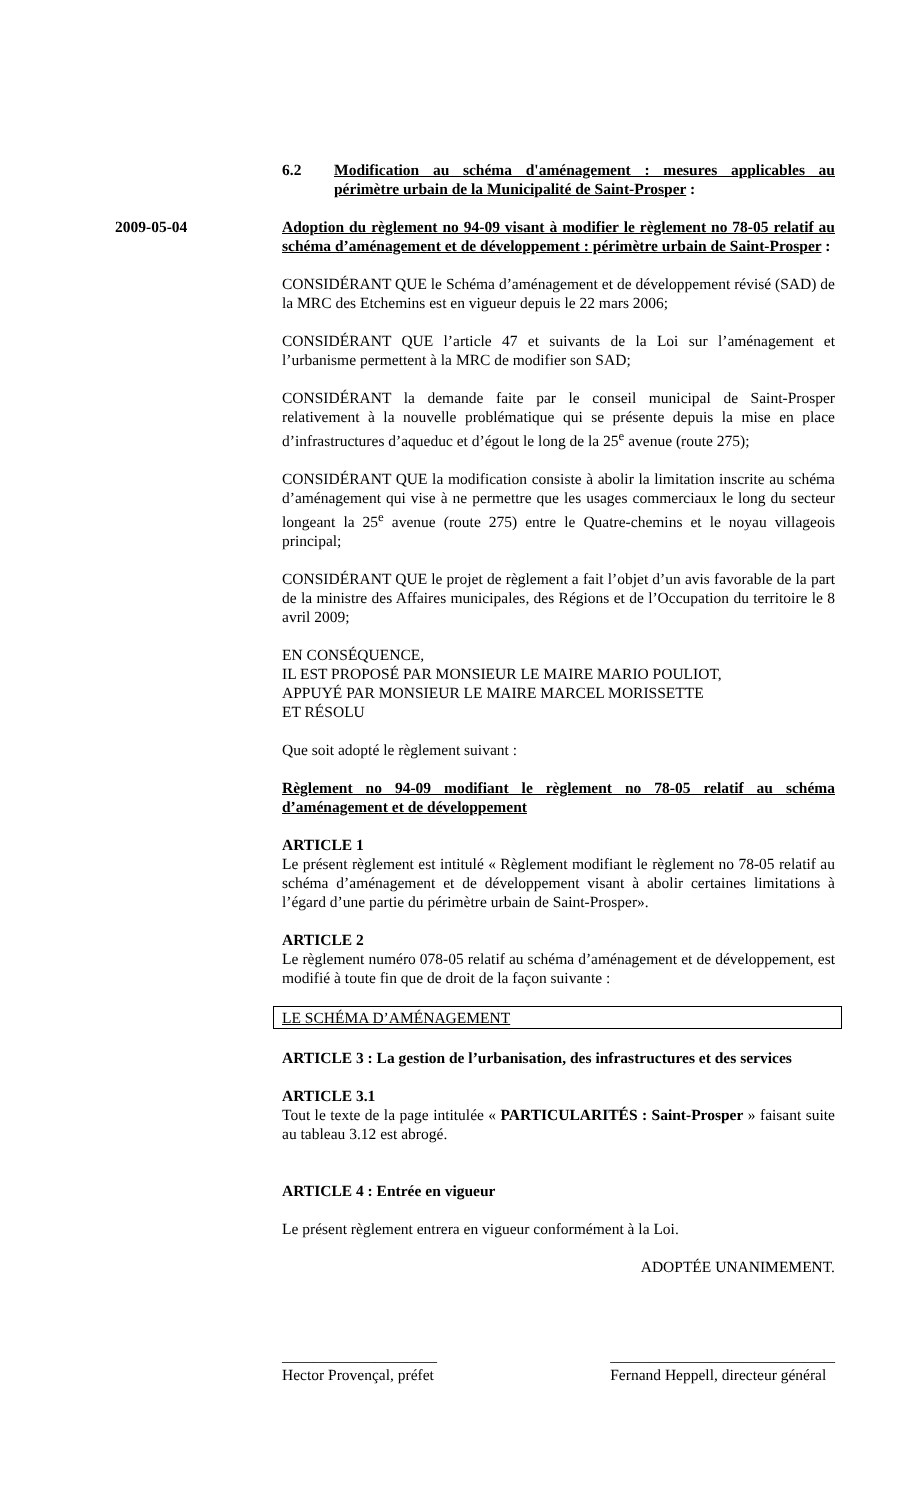6.2 Modification au schéma d'aménagement : mesures applicables au périmètre urbain de la Municipalité de Saint-Prosper :
2009-05-04 Adoption du règlement no 94-09 visant à modifier le règlement no 78-05 relatif au schéma d’aménagement et de développement : périmètre urbain de Saint-Prosper :
CONSIDÉRANT QUE le Schéma d’aménagement et de développement révisé (SAD) de la MRC des Etchemins est en vigueur depuis le 22 mars 2006;
CONSIDÉRANT QUE l’article 47 et suivants de la Loi sur l’aménagement et l’urbanisme permettent à la MRC de modifier son SAD;
CONSIDÉRANT la demande faite par le conseil municipal de Saint-Prosper relativement à la nouvelle problématique qui se présente depuis la mise en place d’infrastructures d’aqueduc et d’égout le long de la 25<sup>e</sup> avenue (route 275);
CONSIDÉRANT QUE la modification consiste à abolir la limitation inscrite au schéma d’aménagement qui vise à ne permettre que les usages commerciaux le long du secteur longeant la 25<sup>e</sup> avenue (route 275) entre le Quatre-chemins et le noyau villageois principal;
CONSIDÉRANT QUE le projet de règlement a fait l’objet d’un avis favorable de la part de la ministre des Affaires municipales, des Régions et de l’Occupation du territoire le 8 avril 2009;
EN CONSÉQUENCE,
IL EST PROPOSÉ PAR MONSIEUR LE MAIRE MARIO POULIOT,
APPUYÉ PAR MONSIEUR LE MAIRE MARCEL MORISSETTE
ET RÉSOLU
Que soit adopté le règlement suivant :
Règlement no 94-09 modifiant le règlement no 78-05 relatif au schéma d’aménagement et de développement
ARTICLE 1
Le présent règlement est intitulé « Règlement modifiant le règlement no 78-05 relatif au schéma d’aménagement et de développement visant à abolir certaines limitations à l’égard d’une partie du périmètre urbain de Saint-Prosper».
ARTICLE 2
Le règlement numéro 078-05 relatif au schéma d’aménagement et de développement, est modifié à toute fin que de droit de la façon suivante :
LE SCHÉMA D’AMÉNAGEMENT
ARTICLE 3 : La gestion de l’urbanisation, des infrastructures et des services
ARTICLE 3.1
Tout le texte de la page intitulée « PARTICULARITÉS : Saint-Prosper » faisant suite au tableau 3.12 est abrogé.
ARTICLE 4 : Entrée en vigueur
Le présent règlement entrera en vigueur conformément à la Loi.
ADOPTÉE UNANIMEMENT.
____________________
Hector Provençal, préfet
_____________________________
Fernand Heppell, directeur général